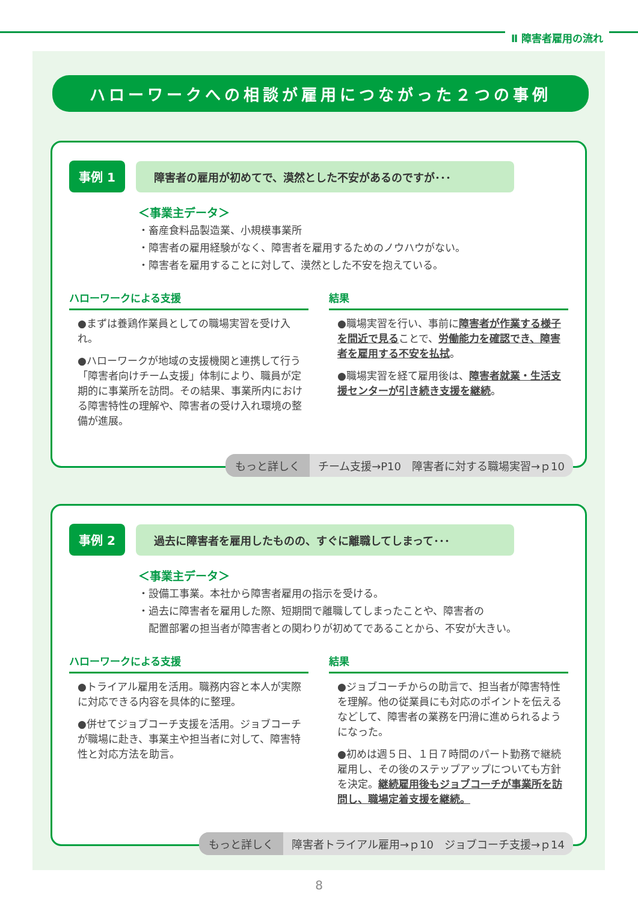Ⅱ 障害者雇用の流れ
ハローワークへの相談が雇用につながった２つの事例
事例 1
障害者の雇用が初めてで、漠然とした不安があるのですが･･･
＜事業主データ＞
・畜産食料品製造業、小規模事業所
・障害者の雇用経験がなく、障害者を雇用するためのノウハウがない。
・障害者を雇用することに対して、漠然とした不安を抱えている。
ハローワークによる支援
●まずは養鶏作業員としての職場実習を受け入れ。
●ハローワークが地域の支援機関と連携して行う「障害者向けチーム支援」体制により、職員が定期的に事業所を訪問。その結果、事業所内における障害特性の理解や、障害者の受け入れ環境の整備が進展。
結果
●職場実習を行い、事前に障害者が作業する様子を間近で見ることで、労働能力を確認でき、障害者を雇用する不安を払拭。
●職場実習を経て雇用後は、障害者就業・生活支援センターが引き続き支援を継続。
もっと詳しく チーム支援→P10　障害者に対する職場実習→ｐ10
事例 2
過去に障害者を雇用したものの、すぐに離職してしまって･･･
＜事業主データ＞
・設備工事業。本社から障害者雇用の指示を受ける。
・過去に障害者を雇用した際、短期間で離職してしまったことや、障害者の
　配置部署の担当者が障害者との関わりが初めてであることから、不安が大きい。
ハローワークによる支援
●トライアル雇用を活用。職務内容と本人が実際に対応できる内容を具体的に整理。
●併せてジョブコーチ支援を活用。ジョブコーチが職場に赴き、事業主や担当者に対して、障害特性と対応方法を助言。
結果
●ジョブコーチからの助言で、担当者が障害特性を理解。他の従業員にも対応のポイントを伝えるなどして、障害者の業務を円滑に進められるようになった。
●初めは週５日、１日７時間のパート勤務で継続雇用し、その後のステップアップについても方針を決定。継続雇用後もジョブコーチが事業所を訪問し、職場定着支援を継続。
もっと詳しく 障害者トライアル雇用→ｐ10　ジョブコーチ支援→ｐ14
8